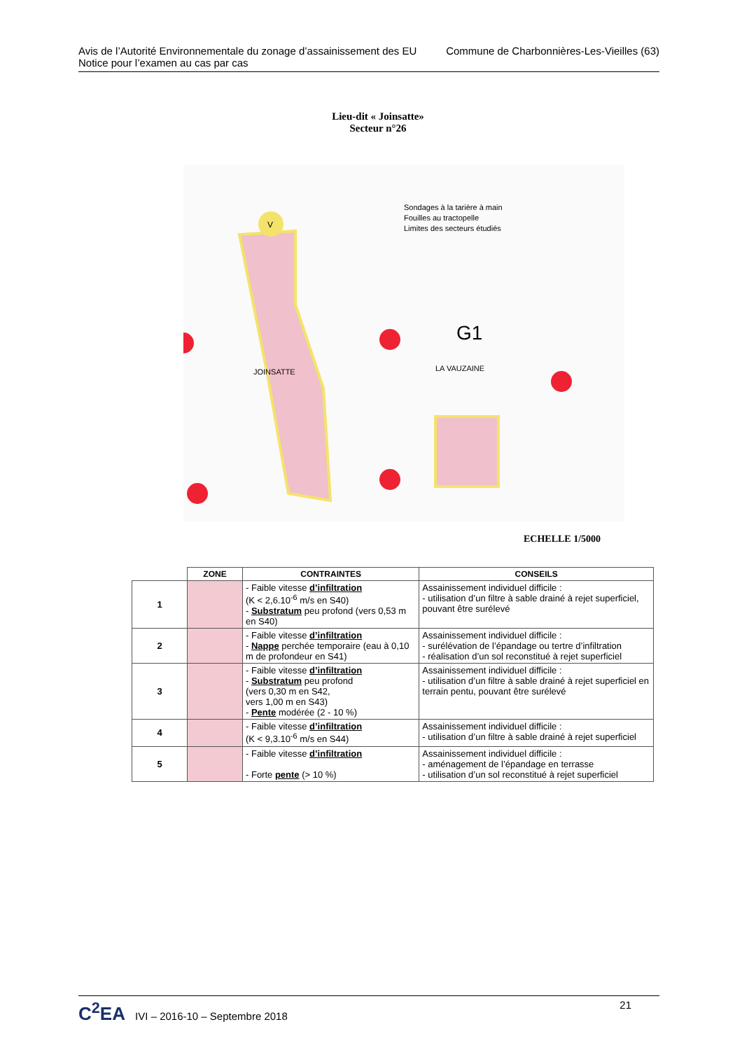Avis de l’Autorité Environnementale du zonage d’assainissement des EU
Notice pour l’examen au cas par cas
Commune de Charbonnières-Les-Vieilles (63)
Lieu-dit « Joinsatte»
Secteur n°26
V
Sondages à la tarière à main
Fouilles au tractopelle
Limites des secteurs étudiés
G1
LA VAUZAINE
JOINSATTE
ECHELLE 1/5000
| | ZONE | CONTRAINTES | CONSEILS |
| --- | --- | --- | --- |
| 1 | | - Faible vitesse d’infiltration (K < 2,6.10<sup>-6</sup> m/s en S40) - Substratum peu profond (vers 0,53 m en S40) | Assainissement individuel difficile : - utilisation d’un filtre à sable drainé à rejet superficiel, pouvant être surélevé |
| 2 | | - Faible vitesse d’infiltration - Nappe perchée temporaire (eau à 0,10 m de profondeur en S41) | Assainissement individuel difficile : - surélévation de l’épandage ou tertre d’infiltration - réalisation d’un sol reconstitué à rejet superficiel |
| 3 | | - Faible vitesse d’infiltration - Substratum peu profond (vers 0,30 m en S42, vers 1,00 m en S43) - Pente modérée (2 - 10 %) | Assainissement individuel difficile : - utilisation d’un filtre à sable drainé à rejet superficiel en terrain pentu, pouvant être surélevé |
| 4 | | - Faible vitesse d’infiltration (K < 9,3.10<sup>-6</sup> m/s en S44) | Assainissement individuel difficile : - utilisation d’un filtre à sable drainé à rejet superficiel |
| 5 | | - Faible vitesse d’infiltration - Forte pente (> 10 %) | Assainissement individuel difficile : - aménagement de l’épandage en terrasse - utilisation d’un sol reconstitué à rejet superficiel |
C<sup>2</sup>EA IVI – 2016-10 – Septembre 2018
21